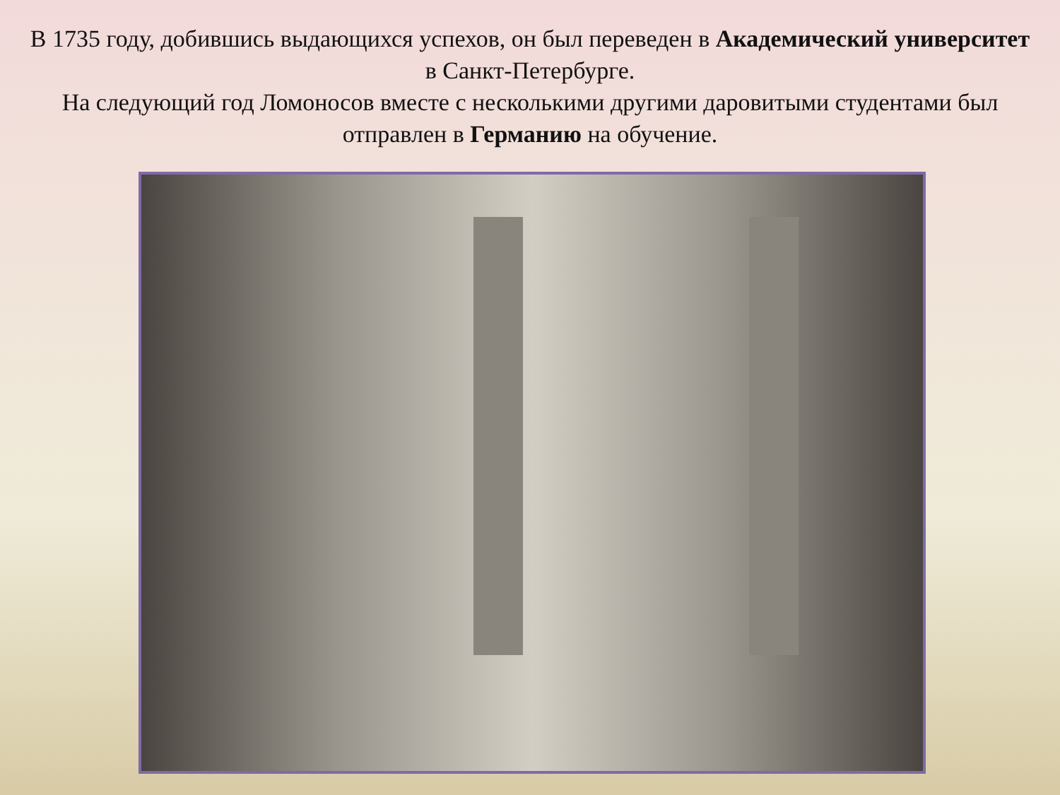В 1735 году, добившись выдающихся успехов, он был переведен в Академический университет в Санкт-Петербурге.
На следующий год Ломоносов вместе с несколькими другими даровитыми студентами был отправлен в Германию на обучение.